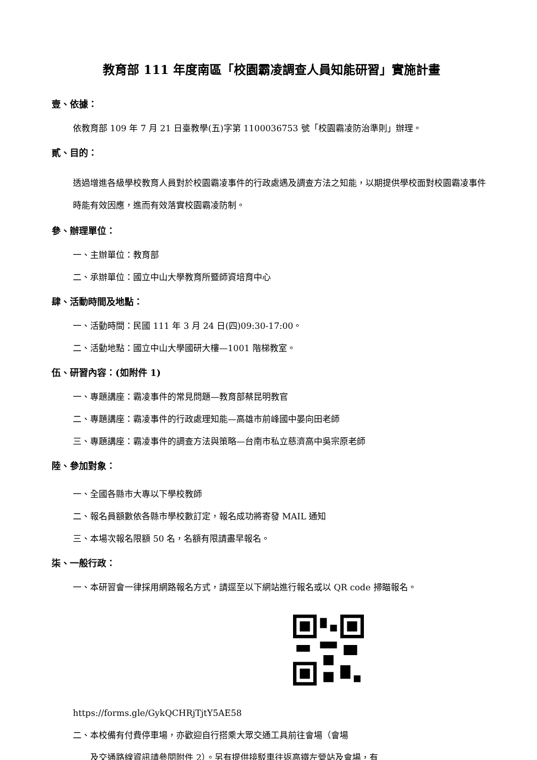教育部 111 年度南區「校園霸凌調查人員知能研習」實施計畫
壹、依據：
依教育部 109 年 7 月 21 日臺教學(五)字第 1100036753 號「校園霸凌防治準則」辦理。
貳、目的：
透過增進各級學校教育人員對於校園霸凌事件的行政處遇及調查方法之知能，以期提供學校面對校園霸凌事件時能有效因應，進而有效落實校園霸凌防制。
參、辦理單位：
一、主辦單位：教育部
二、承辦單位：國立中山大學教育所暨師資培育中心
肆、活動時間及地點：
一、活動時間：民國 111 年 3 月 24 日(四)09:30-17:00。
二、活動地點：國立中山大學國研大樓—1001 階梯教室。
伍、研習內容：(如附件 1)
一、專題講座：霸凌事件的常見問題—教育部蔡昆明教官
二、專題講座：霸凌事件的行政處理知能—高雄市前峰國中晏向田老師
三、專題講座：霸凌事件的調查方法與策略—台南市私立慈濟高中吳宗原老師
陸、參加對象：
一、全國各縣市大專以下學校教師
二、報名員額數依各縣市學校數訂定，報名成功將寄發 MAIL 通知
三、本場次報名限額 50 名，名額有限請盡早報名。
柒、一般行政：
一、本研習會一律採用網路報名方式，請逕至以下網站進行報名或以 QR code 掃瞄報名。
https://forms.gle/GykQCHRjTjtY5AE58
二、本校備有付費停車場，亦歡迎自行搭乘大眾交通工具前往會場（會場
及交通路線資訊請參閱附件 2）。另有提供接駁車往返高鐵左營站及會場，有